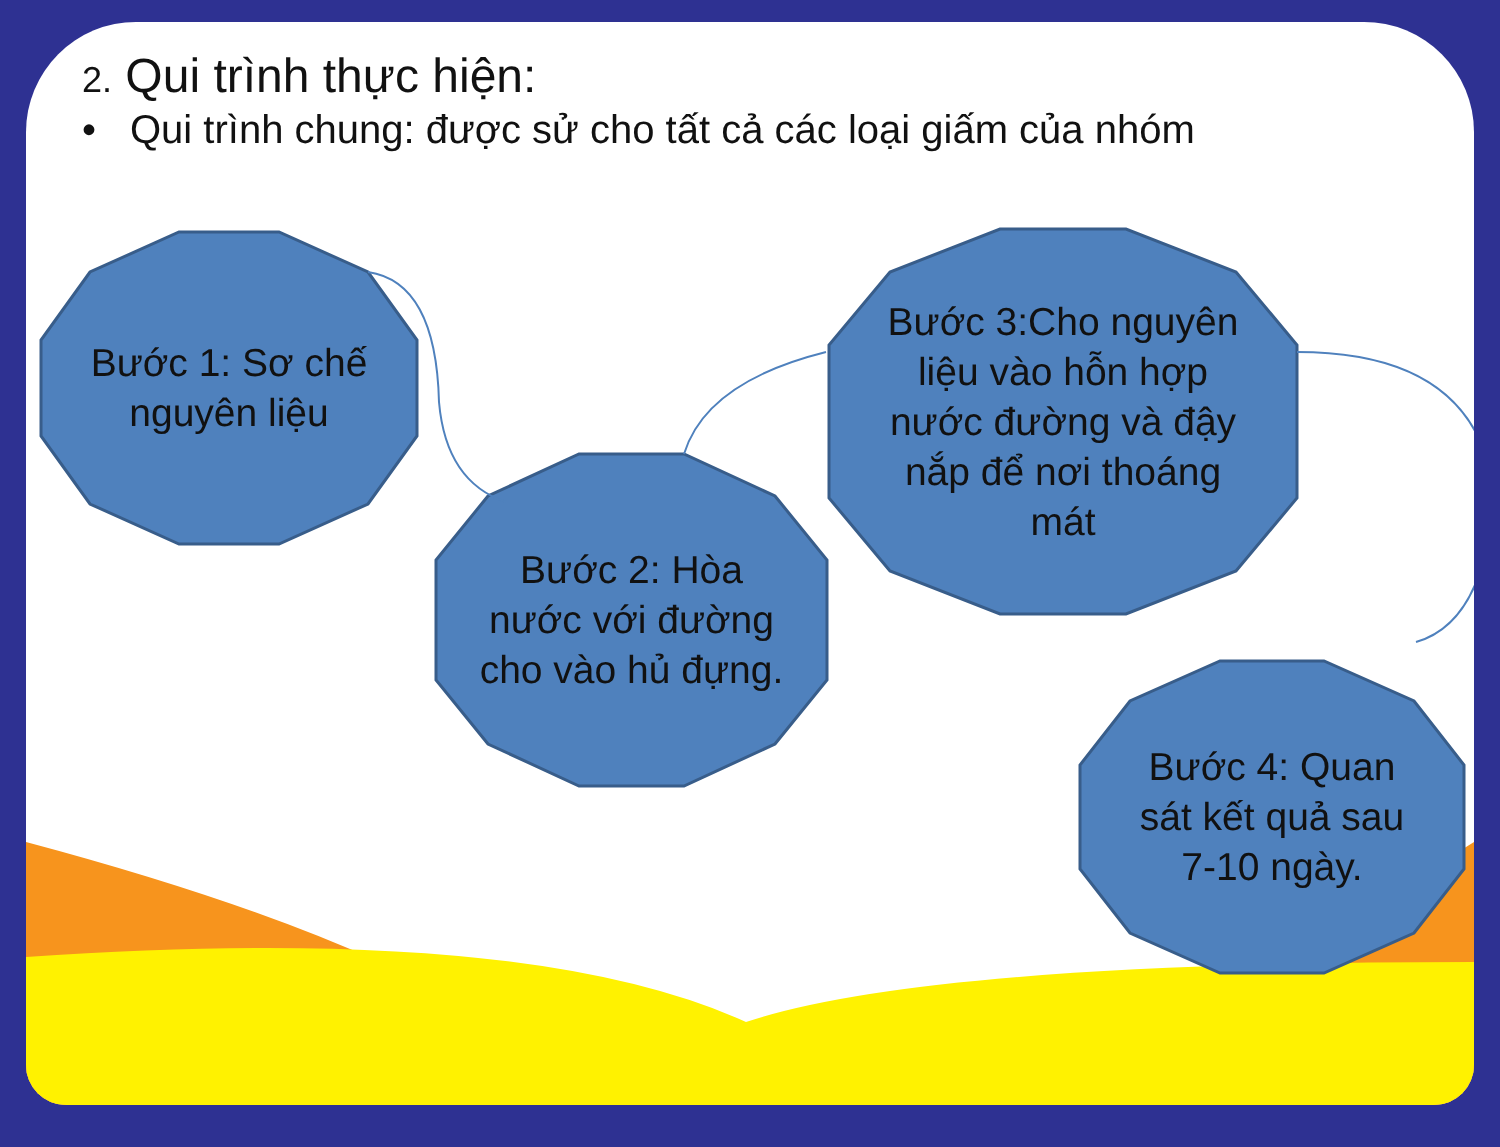2. Qui trình thực hiện:
• Qui trình chung: được sử cho tất cả các loại giấm của nhóm
Bước 1: Sơ chế nguyên liệu
Bước 2: Hòa nước với đường cho vào hủ đựng.
Bước 3:Cho nguyên liệu vào hỗn hợp nước đường và đậy nắp để nơi thoáng mát
Bước 4: Quan sát kết quả sau 7-10 ngày.